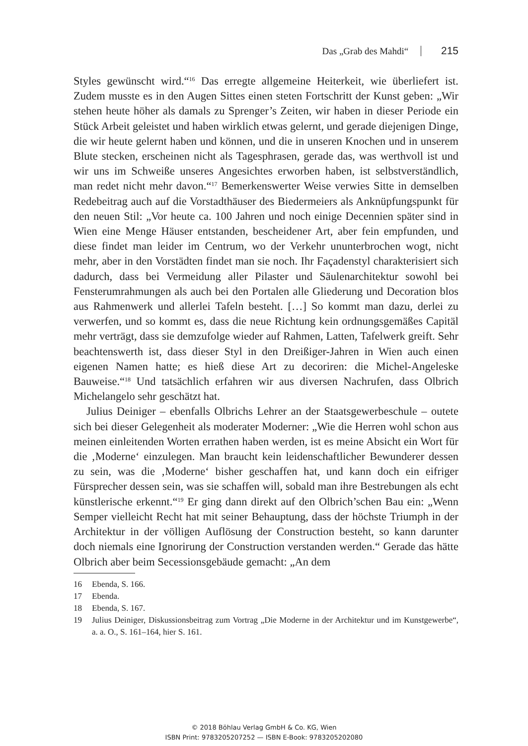Das „Grab des Mahdi“ 215
Styles gewünscht wird.“<sup>16</sup> Das erregte allgemeine Heiterkeit, wie überliefert ist. Zudem musste es in den Augen Sittes einen steten Fortschritt der Kunst geben: „Wir stehen heute höher als damals zu Sprenger’s Zeiten, wir haben in dieser Periode ein Stück Arbeit geleistet und haben wirklich etwas gelernt, und gerade diejenigen Dinge, die wir heute gelernt haben und können, und die in unseren Knochen und in unserem Blute stecken, erscheinen nicht als Tagesphrasen, gerade das, was werthvoll ist und wir uns im Schweiße unseres Angesichtes erworben haben, ist selbstverständlich, man redet nicht mehr davon.“<sup>17</sup> Bemerkenswerter Weise verwies Sitte in demselben Redebeitrag auch auf die Vorstadthäuser des Biedermeiers als Anknüpfungspunkt für den neuen Stil: „Vor heute ca. 100 Jahren und noch einige Decennien später sind in Wien eine Menge Häuser entstanden, bescheidener Art, aber fein empfunden, und diese findet man leider im Centrum, wo der Verkehr ununterbrochen wogt, nicht mehr, aber in den Vorstädten findet man sie noch. Ihr Façadenstyl charakterisiert sich dadurch, dass bei Vermeidung aller Pilaster und Säulenarchitektur sowohl bei Fensterumrahmungen als auch bei den Portalen alle Gliederung und Decoration blos aus Rahmenwerk und allerlei Tafeln besteht. […] So kommt man dazu, derlei zu verwerfen, und so kommt es, dass die neue Richtung kein ordnungsgemäßes Capitäl mehr verträgt, dass sie demzufolge wieder auf Rahmen, Latten, Tafelwerk greift. Sehr beachtenswerth ist, dass dieser Styl in den Dreißiger-Jahren in Wien auch einen eigenen Namen hatte; es hieß diese Art zu decoriren: die Michel-Angeleske Bauweise.“<sup>18</sup> Und tatsächlich erfahren wir aus diversen Nachrufen, dass Olbrich Michelangelo sehr geschätzt hat.
Julius Deiniger – ebenfalls Olbrichs Lehrer an der Staatsgewerbeschule – outete sich bei dieser Gelegenheit als moderater Moderner: „Wie die Herren wohl schon aus meinen einleitenden Worten errathen haben werden, ist es meine Absicht ein Wort für die ‚Moderne‘ einzulegen. Man braucht kein leidenschaftlicher Bewunderer dessen zu sein, was die ‚Moderne‘ bisher geschaffen hat, und kann doch ein eifriger Fürsprecher dessen sein, was sie schaffen will, sobald man ihre Bestrebungen als echt künstlerische erkennt.“<sup>19</sup> Er ging dann direkt auf den Olbrich’schen Bau ein: „Wenn Semper vielleicht Recht hat mit seiner Behauptung, dass der höchste Triumph in der Architektur in der völligen Auflösung der Construction besteht, so kann darunter doch niemals eine Ignorirung der Construction verstanden werden.“ Gerade das hätte Olbrich aber beim Secessionsgebäude gemacht: „An dem
16 Ebenda, S. 166.
17 Ebenda.
18 Ebenda, S. 167.
19 Julius Deiniger, Diskussionsbeitrag zum Vortrag „Die Moderne in der Architektur und im Kunstgewerbe“, a. a. O., S. 161–164, hier S. 161.
© 2018 Böhlau Verlag GmbH & Co. KG, Wien
ISBN Print: 9783205207252 — ISBN E-Book: 9783205202080